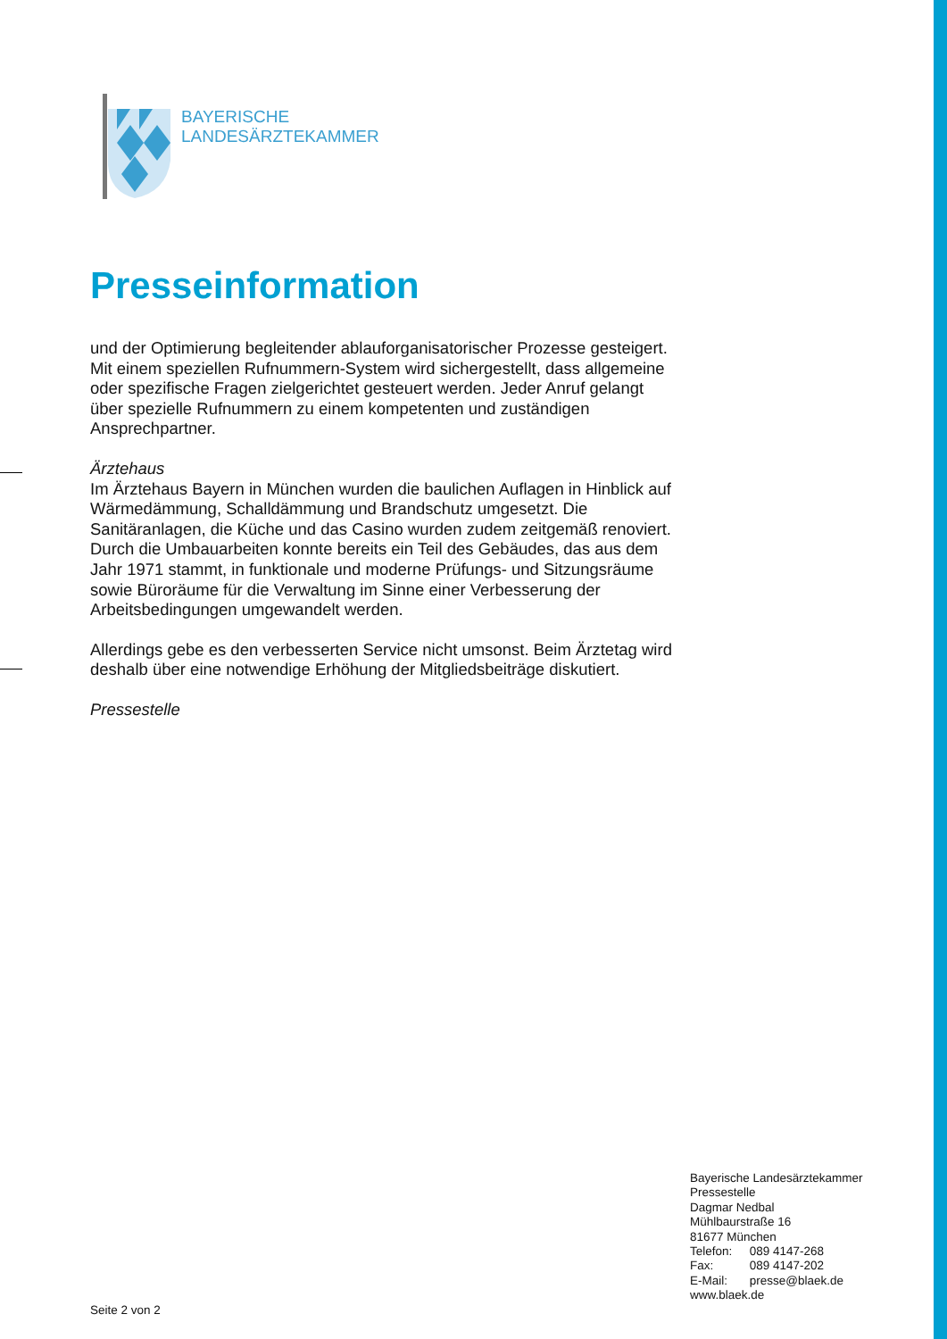BAYERISCHE
LANDESÄRZTEKAMMER
Presseinformation
und der Optimierung begleitender ablauforganisatorischer Prozesse gesteigert. Mit einem speziellen Rufnummern-System wird sichergestellt, dass allgemeine oder spezifische Fragen zielgerichtet gesteuert werden. Jeder Anruf gelangt über spezielle Rufnummern zu einem kompetenten und zuständigen Ansprechpartner.
Ärztehaus
Im Ärztehaus Bayern in München wurden die baulichen Auflagen in Hinblick auf Wärmedämmung, Schalldämmung und Brandschutz umgesetzt. Die Sanitäranlagen, die Küche und das Casino wurden zudem zeitgemäß renoviert. Durch die Umbauarbeiten konnte bereits ein Teil des Gebäudes, das aus dem Jahr 1971 stammt, in funktionale und moderne Prüfungs- und Sitzungsräume sowie Büroräume für die Verwaltung im Sinne einer Verbesserung der Arbeitsbedingungen umgewandelt werden.
Allerdings gebe es den verbesserten Service nicht umsonst. Beim Ärztetag wird deshalb über eine notwendige Erhöhung der Mitgliedsbeiträge diskutiert.
Pressestelle
Bayerische Landesärztekammer
Pressestelle
Dagmar Nedbal
Mühlbaurstraße 16
81677 München
Telefon: 089 4147-268
Fax: 089 4147-202
E-Mail: presse@blaek.de
www.blaek.de
Seite 2 von 2